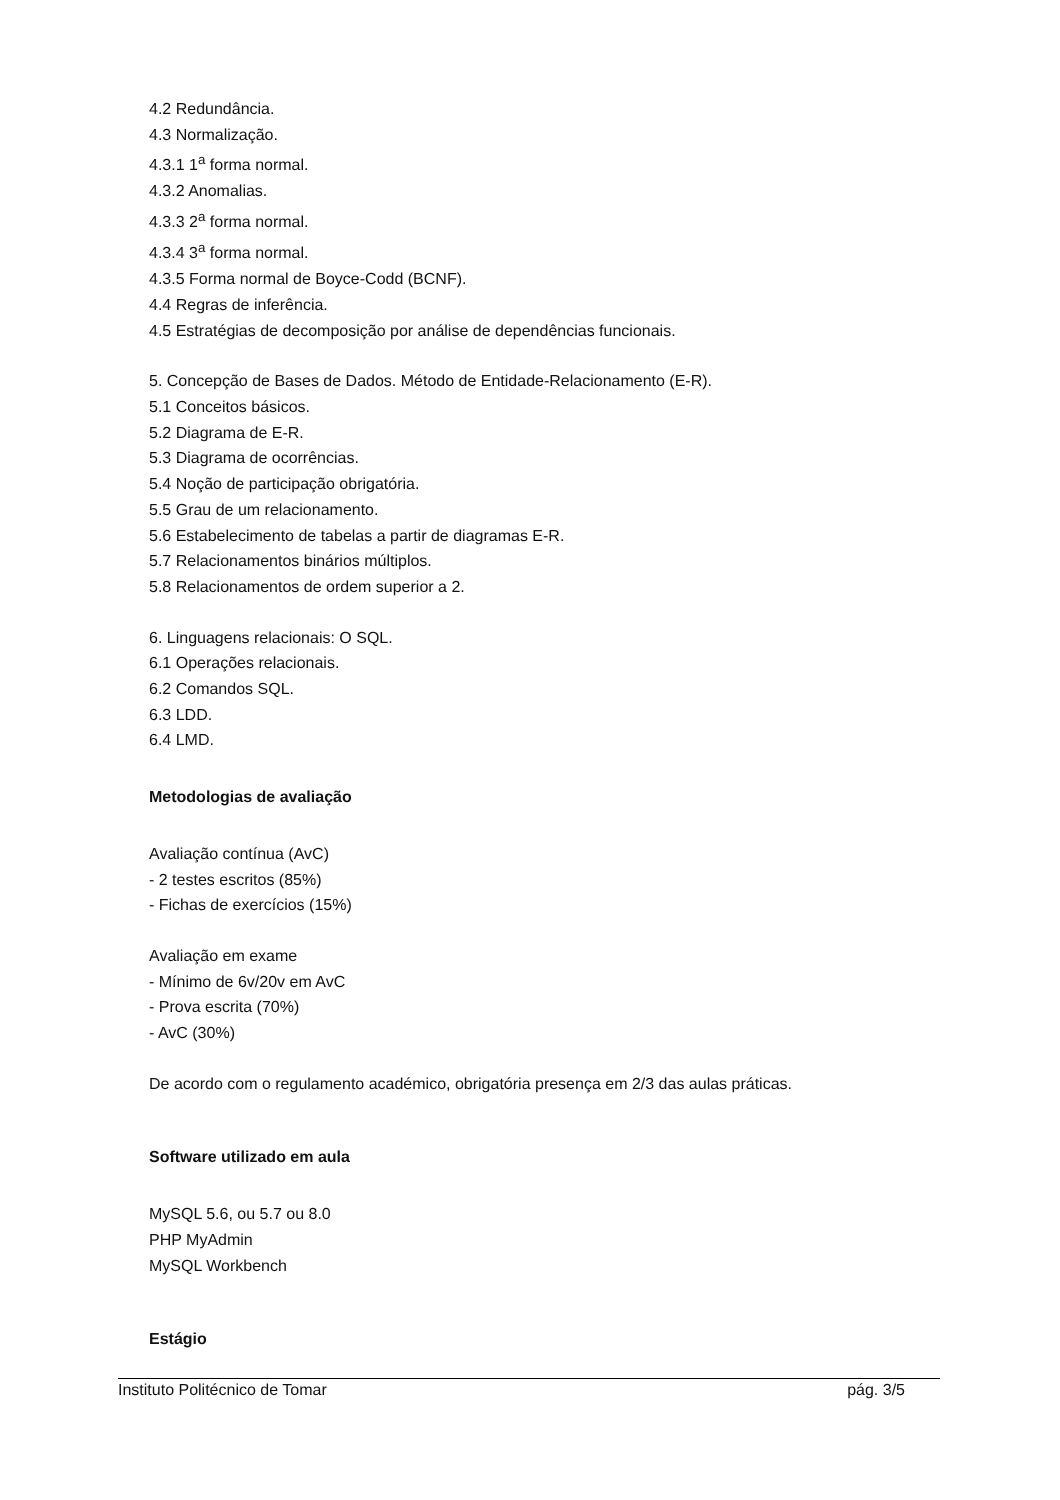4.2 Redundância.
4.3 Normalização.
4.3.1 1<sup>a</sup> forma normal.
4.3.2 Anomalias.
4.3.3 2<sup>a</sup> forma normal.
4.3.4 3<sup>a</sup> forma normal.
4.3.5 Forma normal de Boyce-Codd (BCNF).
4.4 Regras de inferência.
4.5 Estratégias de decomposição por análise de dependências funcionais.
5. Concepção de Bases de Dados. Método de Entidade-Relacionamento (E-R).
5.1 Conceitos básicos.
5.2 Diagrama de E-R.
5.3 Diagrama de ocorrências.
5.4 Noção de participação obrigatória.
5.5 Grau de um relacionamento.
5.6 Estabelecimento de tabelas a partir de diagramas E-R.
5.7 Relacionamentos binários múltiplos.
5.8 Relacionamentos de ordem superior a 2.
6. Linguagens relacionais: O SQL.
6.1 Operações relacionais.
6.2 Comandos SQL.
6.3 LDD.
6.4 LMD.
Metodologias de avaliação
Avaliação contínua (AvC)
- 2 testes escritos (85%)
- Fichas de exercícios (15%)
Avaliação em exame
- Mínimo de 6v/20v em AvC
- Prova escrita (70%)
- AvC (30%)
De acordo com o regulamento académico, obrigatória presença em 2/3 das aulas práticas.
Software utilizado em aula
MySQL 5.6, ou 5.7 ou 8.0
PHP MyAdmin
MySQL Workbench
Estágio
Instituto Politécnico de Tomar pág. 3/5